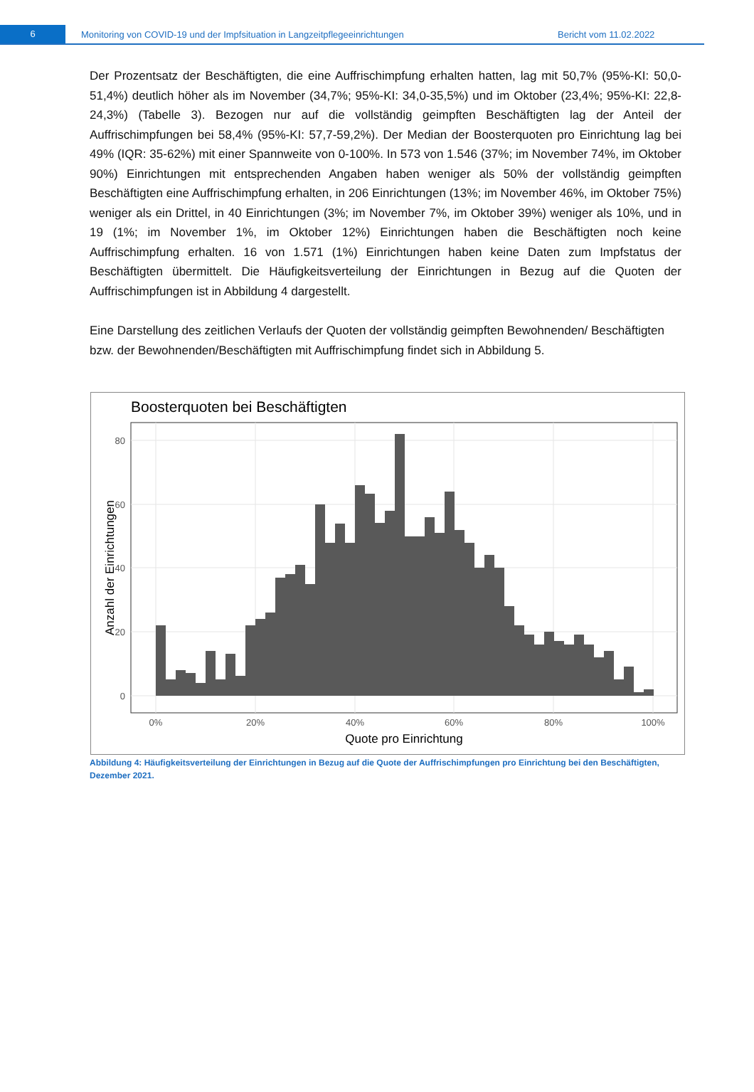6
Monitoring von COVID-19 und der Impfsituation in Langzeitpflegeeinrichtungen Bericht vom 11.02.2022
Der Prozentsatz der Beschäftigten, die eine Auffrischimpfung erhalten hatten, lag mit 50,7% (95%-KI: 50,0-51,4%) deutlich höher als im November (34,7%; 95%-KI: 34,0-35,5%) und im Oktober (23,4%; 95%-KI: 22,8-24,3%) (Tabelle 3). Bezogen nur auf die vollständig geimpften Beschäftigten lag der Anteil der Auffrischimpfungen bei 58,4% (95%-KI: 57,7-59,2%). Der Median der Boosterquoten pro Einrichtung lag bei 49% (IQR: 35-62%) mit einer Spannweite von 0-100%. In 573 von 1.546 (37%; im November 74%, im Oktober 90%) Einrichtungen mit entsprechenden Angaben haben weniger als 50% der vollständig geimpften Beschäftigten eine Auffrischimpfung erhalten, in 206 Einrichtungen (13%; im November 46%, im Oktober 75%) weniger als ein Drittel, in 40 Einrichtungen (3%; im November 7%, im Oktober 39%) weniger als 10%, und in 19 (1%; im November 1%, im Oktober 12%) Einrichtungen haben die Beschäftigten noch keine Auffrischimpfung erhalten. 16 von 1.571 (1%) Einrichtungen haben keine Daten zum Impfstatus der Beschäftigten übermittelt. Die Häufigkeitsverteilung der Einrichtungen in Bezug auf die Quoten der Auffrischimpfungen ist in Abbildung 4 dargestellt.
Eine Darstellung des zeitlichen Verlaufs der Quoten der vollständig geimpften Bewohnenden/ Beschäftigten bzw. der Bewohnenden/Beschäftigten mit Auffrischimpfung findet sich in Abbildung 5.
Boosterquoten bei Beschäftigten
0
20
40
60
80
0%
20%
40%
60%
80%
100%
Quote pro Einrichtung
Anzahl der Einrichtungen
Abbildung 4: Häufigkeitsverteilung der Einrichtungen in Bezug auf die Quote der Auffrischimpfungen pro Einrichtung bei den Beschäftigten, Dezember 2021.